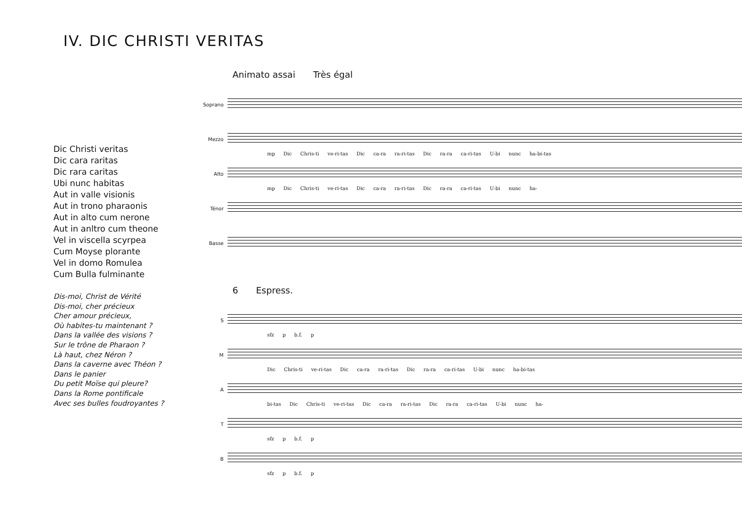IV. DIC CHRISTI VERITAS
Dic Christi veritas
Dic cara raritas
Dic rara caritas
Ubi nunc habitas
Aut in valle visionis
Aut in trono pharaonis
Aut in alto cum nerone
Aut in anltro cum theone
Vel in viscella scyrpea
Cum Moyse plorante
Vel in domo Romulea
Cum Bulla fulminante
Dis-moi, Christ de Vérité
Dis-moi, cher précieux
Cher amour précieux,
Où habites-tu maintenant ?
Dans la vallée des visions ?
Sur le trône de Pharaon ?
Là haut, chez Néron ?
Dans la caverne avec Théon ?
Dans le panier
Du petit Moïse qui pleure?
Dans la Rome pontificale
Avec ses bulles foudroyantes ?
Animato assai Très égal
Soprano
Mezzo
mp Dic Chris-ti ve-ri-tas Dic ca-ra ra-ri-tas Dic ra-ra ca-ri-tas U-bi nunc ha-bi-tas
Alto
mp Dic Chris-ti ve-ri-tas Dic ca-ra ra-ri-tas Dic ra-ra ca-ri-tas U-bi nunc ha-
Ténor
Basse
6 Espress.
S
sfz p b.f. p
M
Dic Chris-ti ve-ri-tas Dic ca-ra ra-ri-tas Dic ra-ra ca-ri-tas U-bi nunc ha-bi-tas
A
bi-tas Dic Chris-ti ve-ri-tas Dic ca-ra ra-ri-tas Dic ra-ra ca-ri-tas U-bi nunc ha-
T
sfz p b.f. p
B
sfz p b.f. p